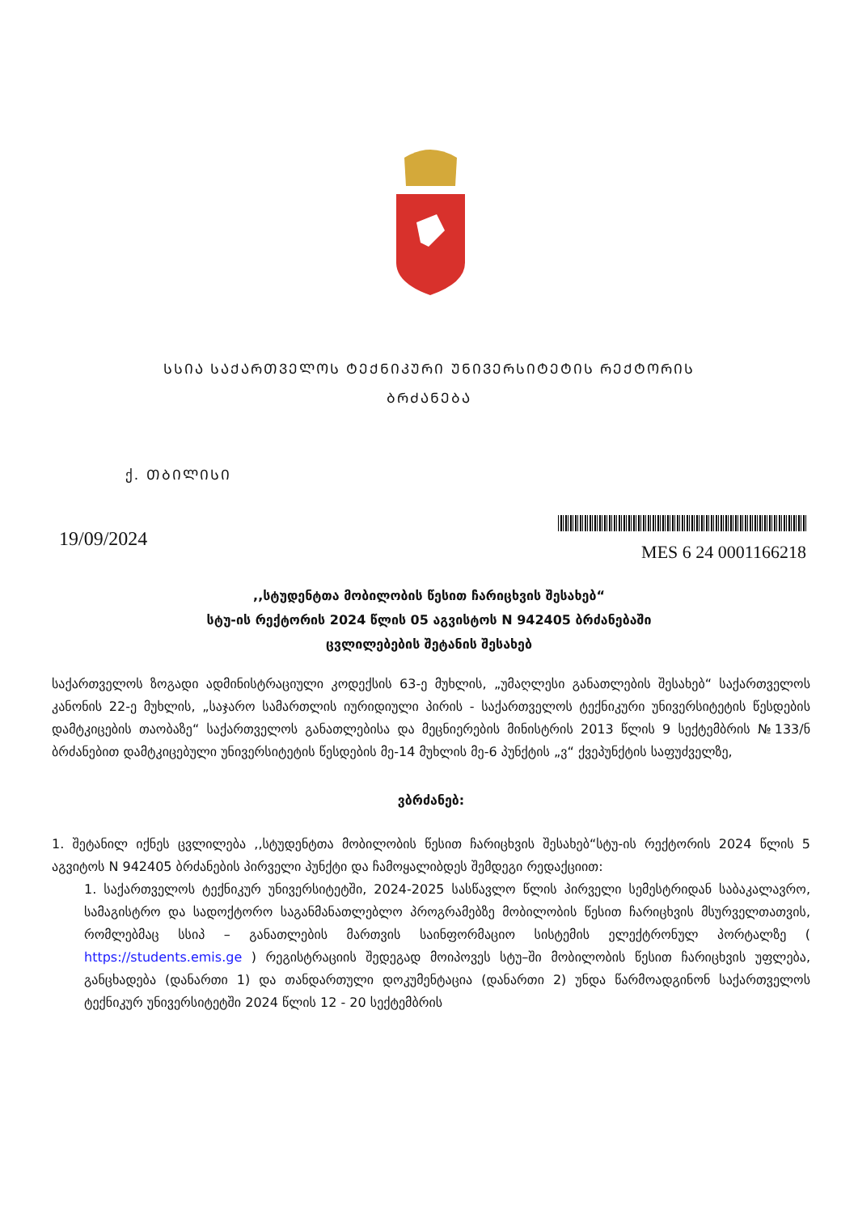ᲡᲡᲘᲐ ᲡᲐᲥᲐᲠᲗᲕᲔᲚᲝᲡ ᲢᲔᲥᲜᲘᲙᲣᲠᲘ ᲣᲜᲘᲕᲔᲠᲡᲘᲢᲔᲢᲘᲡ ᲠᲔᲥᲢᲝᲠᲘᲡ
ᲑᲠᲫᲐᲜᲔᲑᲐ
ქ. ᲗᲑᲘᲚᲘᲡᲘ
19/09/2024
MES 6 24 0001166218
,,სტუდენტთა მობილობის წესით ჩარიცხვის შესახებ“
სტუ-ის რექტორის 2024 წლის 05 აგვისტოს N 942405 ბრძანებაში
ცვლილებების შეტანის შესახებ
საქართველოს ზოგადი ადმინისტრაციული კოდექსის 63-ე მუხლის, „უმაღლესი განათლების შესახებ“ საქართველოს კანონის 22-ე მუხლის, „საჯარო სამართლის იურიდიული პირის - საქართველოს ტექნიკური უნივერსიტეტის წესდების დამტკიცების თაობაზე“ საქართველოს განათლებისა და მეცნიერების მინისტრის 2013 წლის 9 სექტემბრის №133/ნ ბრძანებით დამტკიცებული უნივერსიტეტის წესდების მე-14 მუხლის მე-6 პუნქტის „ვ“ ქვეპუნქტის საფუძველზე,
ვბრძანებ:
1. შეტანილ იქნეს ცვლილება ,,სტუდენტთა მობილობის წესით ჩარიცხვის შესახებ“სტუ-ის რექტორის 2024 წლის 5 აგვიტოს N 942405 ბრძანების პირველი პუნქტი და ჩამოყალიბდეს შემდეგი რედაქციით:
1. საქართველოს ტექნიკურ უნივერსიტეტში, 2024-2025 სასწავლო წლის პირველი სემესტრიდან საბაკალავრო, სამაგისტრო და სადოქტორო საგანმანათლებლო პროგრამებზე მობილობის წესით ჩარიცხვის მსურველთათვის, რომლებმაც სსიპ – განათლების მართვის საინფორმაციო სისტემის ელექტრონულ პორტალზე ( https://students.emis.ge ) რეგისტრაციის შედეგად მოიპოვეს სტუ–ში მობილობის წესით ჩარიცხვის უფლება, განცხადება (დანართი 1) და თანდართული დოკუმენტაცია (დანართი 2) უნდა წარმოადგინონ საქართველოს ტექნიკურ უნივერსიტეტში 2024 წლის 12 - 20 სექტემბრის